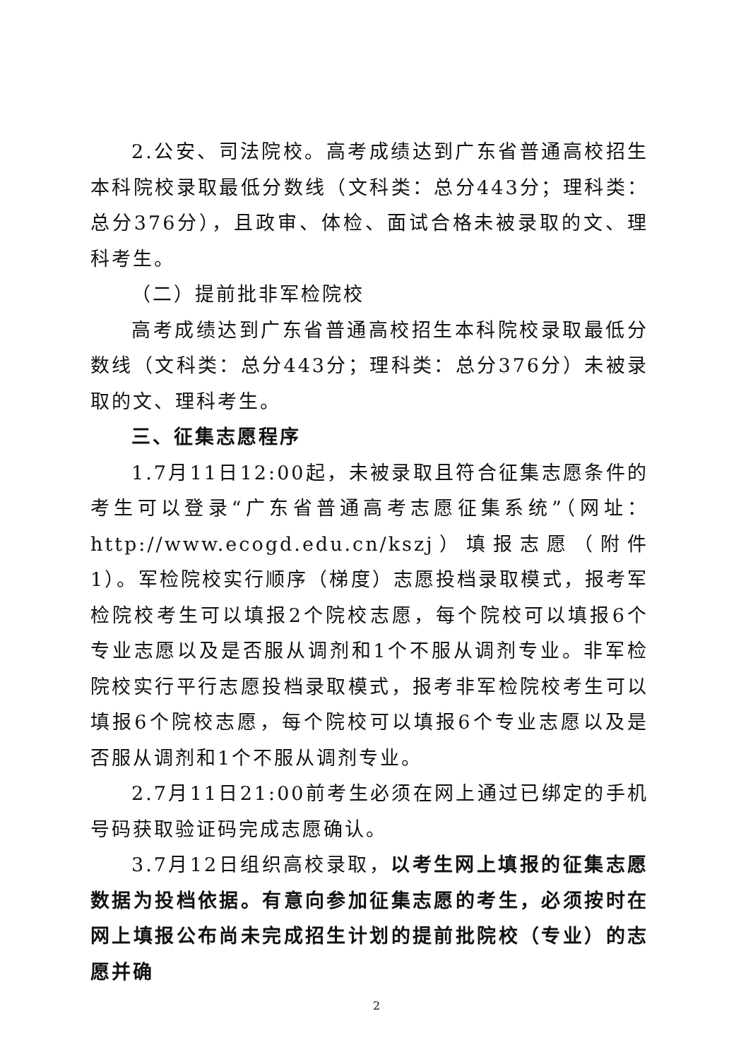2.公安、司法院校。高考成绩达到广东省普通高校招生本科院校录取最低分数线（文科类：总分443分；理科类：总分376分），且政审、体检、面试合格未被录取的文、理科考生。
（二）提前批非军检院校
高考成绩达到广东省普通高校招生本科院校录取最低分数线（文科类：总分443分；理科类：总分376分）未被录取的文、理科考生。
三、征集志愿程序
1.7月11日12:00起，未被录取且符合征集志愿条件的考生可以登录“广东省普通高考志愿征集系统”（网址：http://www.ecogd.edu.cn/kszj）填报志愿（附件1）。军检院校实行顺序（梯度）志愿投档录取模式，报考军检院校考生可以填报2个院校志愿，每个院校可以填报6个专业志愿以及是否服从调剂和1个不服从调剂专业。非军检院校实行平行志愿投档录取模式，报考非军检院校考生可以填报6个院校志愿，每个院校可以填报6个专业志愿以及是否服从调剂和1个不服从调剂专业。
2.7月11日21:00前考生必须在网上通过已绑定的手机号码获取验证码完成志愿确认。
3.7月12日组织高校录取，以考生网上填报的征集志愿数据为投档依据。有意向参加征集志愿的考生，必须按时在网上填报公布尚未完成招生计划的提前批院校（专业）的志愿并确
2